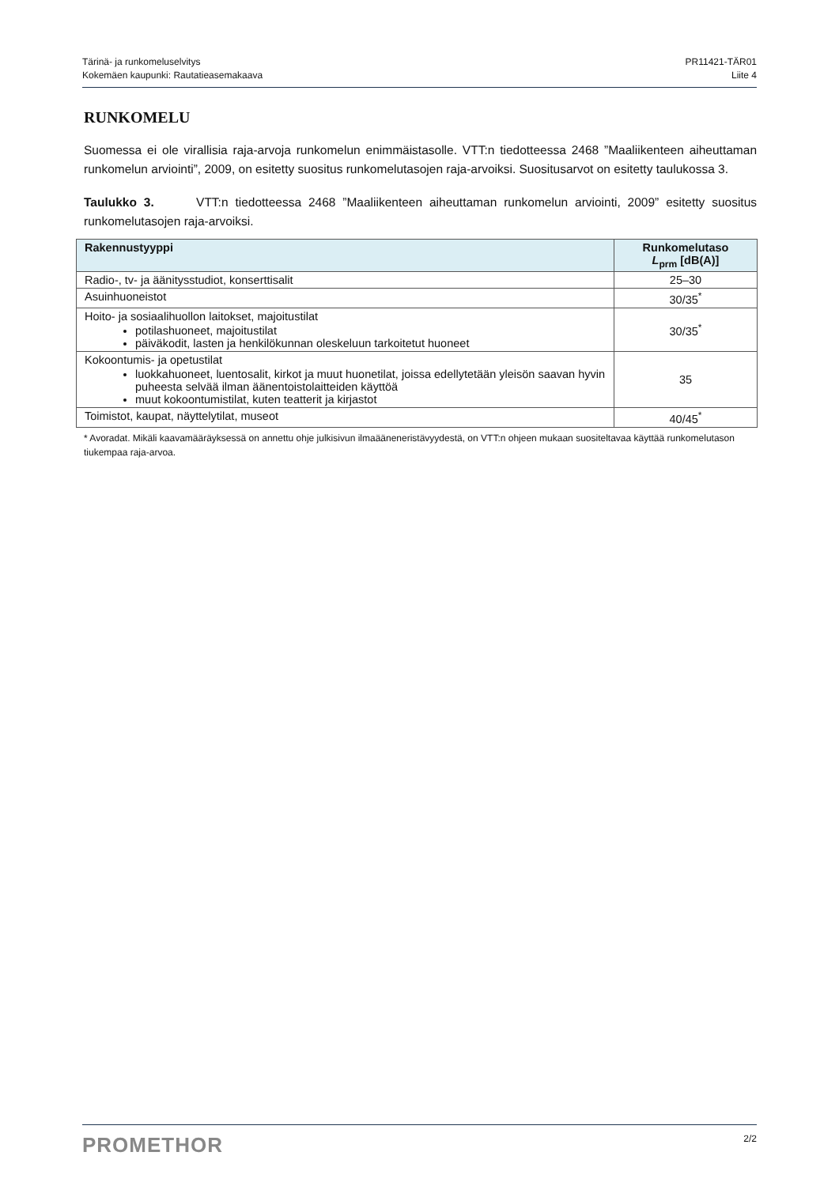Tärinä- ja runkomeluselvitys
Kokemäen kaupunki: Rautatieasemakaava
PR11421-TÄR01
Liite 4
RUNKOMELU
Suomessa ei ole virallisia raja-arvoja runkomelun enimmäistasolle. VTT:n tiedotteessa 2468 ”Maaliikenteen aiheuttaman runkomelun arviointi”, 2009, on esitetty suositus runkomelutasojen raja-arvoiksi. Suositusarvot on esitetty taulukossa 3.
Taulukko 3. VTT:n tiedotteessa 2468 ”Maaliikenteen aiheuttaman runkomelun arviointi, 2009” esitetty suositus runkomelutasojen raja-arvoiksi.
| Rakennustyyppi | Runkomelutaso L<sub>prm</sub> [dB(A)] |
| --- | --- |
| Radio-, tv- ja äänitysstudiot, konserttisalit | 25–30 |
| Asuinhuoneistot | 30/35<sup>*</sup> |
| Hoito- ja sosiaalihuollon laitokset, majoitustilat potilashuoneet, majoitustilat päiväkodit, lasten ja henkilökunnan oleskeluun tarkoitetut huoneet | 30/35<sup>*</sup> |
| Kokoontumis- ja opetustilat luokkahuoneet, luentosalit, kirkot ja muut huonetilat, joissa edellytetään yleisön saavan hyvin puheesta selvää ilman äänentoistolaitteiden käyttöä muut kokoontumistilat, kuten teatterit ja kirjastot | 35 |
| Toimistot, kaupat, näyttelytilat, museot | 40/45<sup>*</sup> |
* Avoradat. Mikäli kaavamääräyksessä on annettu ohje julkisivun ilmaääneneristävyydestä, on VTT:n ohjeen mukaan suositeltavaa käyttää runkomelutason tiukempaa raja-arvoa.
PROMETHOR
2/2